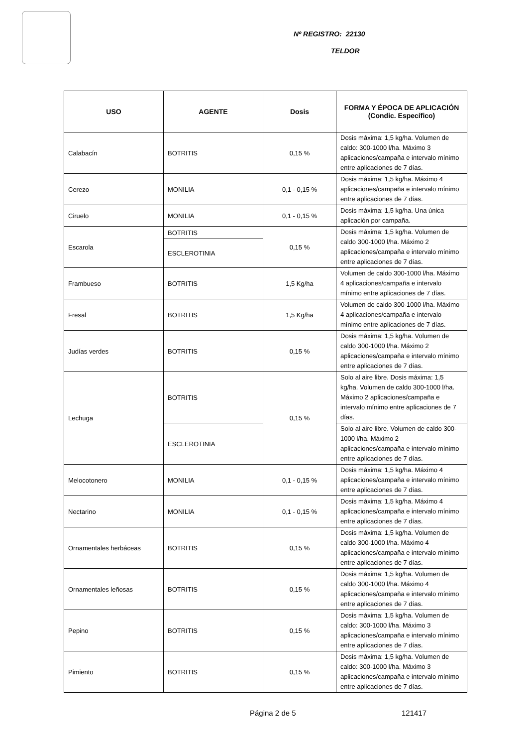Nº REGISTRO: 22130
TELDOR
| USO | AGENTE | Dosis | FORMA Y ÉPOCA DE APLICACIÓN (Condic. Específico) |
| --- | --- | --- | --- |
| Calabacín | BOTRITIS | 0,15 % | Dosis máxima: 1,5 kg/ha. Volumen de caldo: 300-1000 l/ha. Máximo 3 aplicaciones/campaña e intervalo mínimo entre aplicaciones de 7 días. |
| Cerezo | MONILIA | 0,1 - 0,15 % | Dosis máxima: 1,5 kg/ha. Máximo 4 aplicaciones/campaña e intervalo mínimo entre aplicaciones de 7 días. |
| Ciruelo | MONILIA | 0,1 - 0,15 % | Dosis máxima: 1,5 kg/ha. Una única aplicación por campaña. |
| Escarola | BOTRITIS | 0,15 % | Dosis máxima: 1,5 kg/ha. Volumen de caldo 300-1000 l/ha. Máximo 2 aplicaciones/campaña e intervalo mínimo entre aplicaciones de 7 días. |
| | ESCLEROTINIA | | |
| Frambueso | BOTRITIS | 1,5 Kg/ha | Volumen de caldo 300-1000 l/ha. Máximo 4 aplicaciones/campaña e intervalo mínimo entre aplicaciones de 7 días. |
| Fresal | BOTRITIS | 1,5 Kg/ha | Volumen de caldo 300-1000 l/ha. Máximo 4 aplicaciones/campaña e intervalo mínimo entre aplicaciones de 7 días. |
| Judías verdes | BOTRITIS | 0,15 % | Dosis máxima: 1,5 kg/ha. Volumen de caldo 300-1000 l/ha. Máximo 2 aplicaciones/campaña e intervalo mínimo entre aplicaciones de 7 días. |
| Lechuga | BOTRITIS | 0,15 % | Solo al aire libre. Dosis máxima: 1,5 kg/ha. Volumen de caldo 300-1000 l/ha. Máximo 2 aplicaciones/campaña e intervalo mínimo entre aplicaciones de 7 días. |
| | ESCLEROTINIA | | Solo al aire libre. Volumen de caldo 300-1000 l/ha. Máximo 2 aplicaciones/campaña e intervalo mínimo entre aplicaciones de 7 días. |
| Melocotonero | MONILIA | 0,1 - 0,15 % | Dosis máxima: 1,5 kg/ha. Máximo 4 aplicaciones/campaña e intervalo mínimo entre aplicaciones de 7 días. |
| Nectarino | MONILIA | 0,1 - 0,15 % | Dosis máxima: 1,5 kg/ha. Máximo 4 aplicaciones/campaña e intervalo mínimo entre aplicaciones de 7 días. |
| Ornamentales herbáceas | BOTRITIS | 0,15 % | Dosis máxima: 1,5 kg/ha. Volumen de caldo 300-1000 l/ha. Máximo 4 aplicaciones/campaña e intervalo mínimo entre aplicaciones de 7 días. |
| Ornamentales leñosas | BOTRITIS | 0,15 % | Dosis máxima: 1,5 kg/ha. Volumen de caldo 300-1000 l/ha. Máximo 4 aplicaciones/campaña e intervalo mínimo entre aplicaciones de 7 días. |
| Pepino | BOTRITIS | 0,15 % | Dosis máxima: 1,5 kg/ha. Volumen de caldo: 300-1000 l/ha. Máximo 3 aplicaciones/campaña e intervalo mínimo entre aplicaciones de 7 días. |
| Pimiento | BOTRITIS | 0,15 % | Dosis máxima: 1,5 kg/ha. Volumen de caldo: 300-1000 l/ha. Máximo 3 aplicaciones/campaña e intervalo mínimo entre aplicaciones de 7 días. |
Página 2 de 5 121417